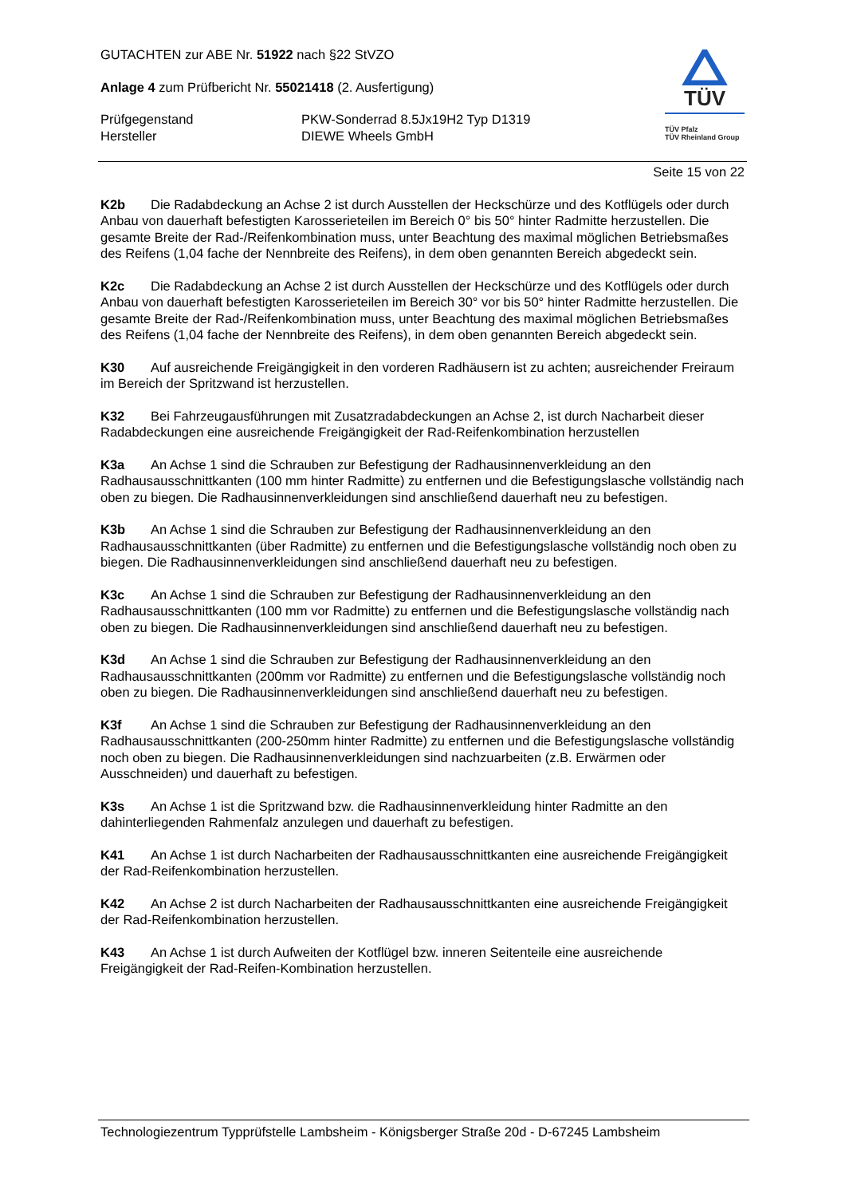GUTACHTEN zur ABE Nr. 51922 nach §22 StVZO
Anlage 4 zum Prüfbericht Nr. 55021418 (2. Ausfertigung)
Prüfgegenstand
Hersteller
PKW-Sonderrad 8.5Jx19H2 Typ D1319
DIEWE Wheels GmbH
TÜV
TÜV Pfalz
TÜV Rheinland Group
Seite 15 von 22
K2b Die Radabdeckung an Achse 2 ist durch Ausstellen der Heckschürze und des Kotflügels oder durch Anbau von dauerhaft befestigten Karosserieteilen im Bereich 0° bis 50° hinter Radmitte herzustellen. Die gesamte Breite der Rad-/Reifenkombination muss, unter Beachtung des maximal möglichen Betriebsmaßes des Reifens (1,04 fache der Nennbreite des Reifens), in dem oben genannten Bereich abgedeckt sein.
K2c Die Radabdeckung an Achse 2 ist durch Ausstellen der Heckschürze und des Kotflügels oder durch Anbau von dauerhaft befestigten Karosserieteilen im Bereich 30° vor bis 50° hinter Radmitte herzustellen. Die gesamte Breite der Rad-/Reifenkombination muss, unter Beachtung des maximal möglichen Betriebsmaßes des Reifens (1,04 fache der Nennbreite des Reifens), in dem oben genannten Bereich abgedeckt sein.
K30 Auf ausreichende Freigängigkeit in den vorderen Radhäusern ist zu achten; ausreichender Freiraum im Bereich der Spritzwand ist herzustellen.
K32 Bei Fahrzeugausführungen mit Zusatzradabdeckungen an Achse 2, ist durch Nacharbeit dieser Radabdeckungen eine ausreichende Freigängigkeit der Rad-Reifenkombination herzustellen
K3a An Achse 1 sind die Schrauben zur Befestigung der Radhausinnenverkleidung an den Radhausausschnittkanten (100 mm hinter Radmitte) zu entfernen und die Befestigungslasche vollständig nach oben zu biegen. Die Radhausinnenverkleidungen sind anschließend dauerhaft neu zu befestigen.
K3b An Achse 1 sind die Schrauben zur Befestigung der Radhausinnenverkleidung an den Radhausausschnittkanten (über Radmitte) zu entfernen und die Befestigungslasche vollständig noch oben zu biegen. Die Radhausinnenverkleidungen sind anschließend dauerhaft neu zu befestigen.
K3c An Achse 1 sind die Schrauben zur Befestigung der Radhausinnenverkleidung an den Radhausausschnittkanten (100 mm vor Radmitte) zu entfernen und die Befestigungslasche vollständig nach oben zu biegen. Die Radhausinnenverkleidungen sind anschließend dauerhaft neu zu befestigen.
K3d An Achse 1 sind die Schrauben zur Befestigung der Radhausinnenverkleidung an den Radhausausschnittkanten (200mm vor Radmitte) zu entfernen und die Befestigungslasche vollständig noch oben zu biegen. Die Radhausinnenverkleidungen sind anschließend dauerhaft neu zu befestigen.
K3f An Achse 1 sind die Schrauben zur Befestigung der Radhausinnenverkleidung an den Radhausausschnittkanten (200-250mm hinter Radmitte) zu entfernen und die Befestigungslasche vollständig noch oben zu biegen. Die Radhausinnenverkleidungen sind nachzuarbeiten (z.B. Erwärmen oder Ausschneiden) und dauerhaft zu befestigen.
K3s An Achse 1 ist die Spritzwand bzw. die Radhausinnenverkleidung hinter Radmitte an den dahinterliegenden Rahmenfalz anzulegen und dauerhaft zu befestigen.
K41 An Achse 1 ist durch Nacharbeiten der Radhausausschnittkanten eine ausreichende Freigängigkeit der Rad-Reifenkombination herzustellen.
K42 An Achse 2 ist durch Nacharbeiten der Radhausausschnittkanten eine ausreichende Freigängigkeit der Rad-Reifenkombination herzustellen.
K43 An Achse 1 ist durch Aufweiten der Kotflügel bzw. inneren Seitenteile eine ausreichende Freigängigkeit der Rad-Reifen-Kombination herzustellen.
Technologiezentrum Typprüfstelle Lambsheim - Königsberger Straße 20d - D-67245 Lambsheim